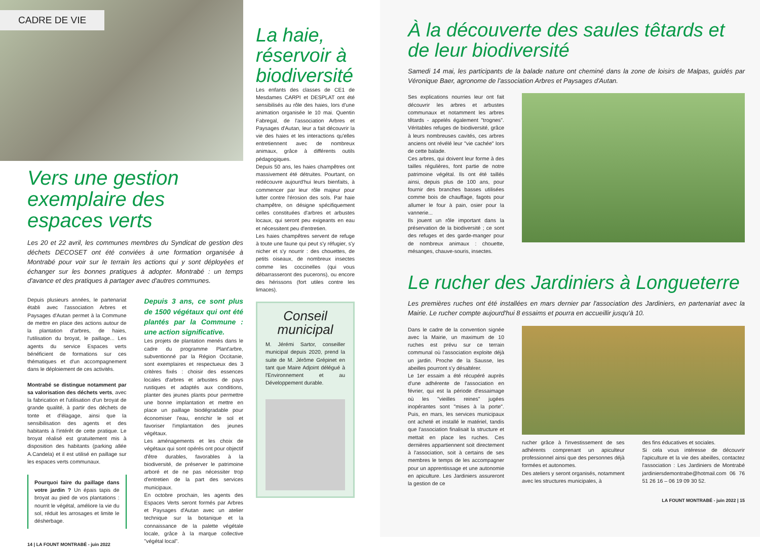CADRE DE VIE
Vers une gestion exemplaire des espaces verts
Les 20 et 22 avril, les communes membres du Syndicat de gestion des déchets DECOSET ont été conviées à une formation organisée à Montrabé pour voir sur le terrain les actions qui y sont déployées et échanger sur les bonnes pratiques à adopter. Montrabé : un temps d'avance et des pratiques à partager avec d'autres communes.
Depuis plusieurs années, le partenariat établi avec l'association Arbres et Paysages d'Autan permet à la Commune de mettre en place des actions autour de la plantation d'arbres, de haies, l'utilisation du broyat, le paillage... Les agents du service Espaces verts bénéficient de formations sur ces thématiques et d'un accompagnement dans le déploiement de ces activités.
Montrabé se distingue notamment par sa valorisation des déchets verts, avec la fabrication et l'utilisation d'un broyat de grande qualité, à partir des déchets de tonte et d'élagage, ainsi que la sensibilisation des agents et des habitants à l'intérêt de cette pratique. Le broyat réalisé est gratuitement mis à disposition des habitants (parking allée A.Candela) et il est utilisé en paillage sur les espaces verts communaux.
Pourquoi faire du paillage dans votre jardin ? Un épais tapis de broyat au pied de vos plantations : nourrit le végétal, améliore la vie du sol, réduit les arrosages et limite le désherbage.
14 | LA FOUNT MONTRABÉ - juin 2022
Depuis 3 ans, ce sont plus de 1500 végétaux qui ont été plantés par la Commune : une action significative.
Les projets de plantation menés dans le cadre du programme Plant'arbre, subventionné par la Région Occitanie, sont exemplaires et respectueux des 3 critères fixés : choisir des essences locales d'arbres et arbustes de pays rustiques et adaptés aux conditions, planter des jeunes plants pour permettre une bonne implantation et mettre en place un paillage biodégradable pour économiser l'eau, enrichir le sol et favoriser l'implantation des jeunes végétaux.
Les aménagements et les choix de végétaux qui sont opérés ont pour objectif d'être durables, favorables à la biodiversité, de préserver le patrimoine arboré et de ne pas nécessiter trop d'entretien de la part des services municipaux.
En octobre prochain, les agents des Espaces Verts seront formés par Arbres et Paysages d'Autan avec un atelier technique sur la botanique et la connaissance de la palette végétale locale, grâce à la marque collective "végétal local".
La haie, réservoir à biodiversité
Les enfants des classes de CE1 de Mesdames CARPI et DESPLAT ont été sensibilisés au rôle des haies, lors d'une animation organisée le 10 mai. Quentin Fabregal, de l'association Arbres et Paysages d'Autan, leur a fait découvrir la vie des haies et les interactions qu'elles entretiennent avec de nombreux animaux, grâce à différents outils pédagogiques.
Depuis 50 ans, les haies champêtres ont massivement été détruites. Pourtant, on redécouvre aujourd'hui leurs bienfaits, à commencer par leur rôle majeur pour lutter contre l'érosion des sols. Par haie champêtre, on désigne spécifiquement celles constituées d'arbres et arbustes locaux, qui seront peu exigeants en eau et nécessitent peu d'entretien.
Les haies champêtres servent de refuge à toute une faune qui peut s'y réfugier, s'y nicher et s'y nourrir : des chouettes, de petits oiseaux, de nombreux insectes comme les coccinelles (qui vous débarrasseront des pucerons), ou encore des hérissons (fort utiles contre les limaces).
Conseil municipal
M. Jérémi Sartor, conseiller municipal depuis 2020, prend la suite de M. Jérôme Grépinet en tant que Maire Adjoint délégué à l'Environnement et au Développement durable.
À la découverte des saules têtards et de leur biodiversité
Samedi 14 mai, les participants de la balade nature ont cheminé dans la zone de loisirs de Malpas, guidés par Véronique Baer, agronome de l'association Arbres et Paysages d'Autan.
Ses explications nourries leur ont fait découvrir les arbres et arbustes communaux et notamment les arbres têtards - appelés également "trognes". Véritables refuges de biodiversité, grâce à leurs nombreuses cavités, ces arbres anciens ont révélé leur "vie cachée" lors de cette balade.
Ces arbres, qui doivent leur forme à des tailles régulières, font partie de notre patrimoine végétal. Ils ont été taillés ainsi, depuis plus de 100 ans, pour fournir des branches basses utilisées comme bois de chauffage, fagots pour allumer le four à pain, osier pour la vannerie...
Ils jouent un rôle important dans la préservation de la biodiversité ; ce sont des refuges et des garde-manger pour de nombreux animaux : chouette, mésanges, chauve-souris, insectes.
Le rucher des Jardiniers à Longueterre
Les premières ruches ont été installées en mars dernier par l'association des Jardiniers, en partenariat avec la Mairie. Le rucher compte aujourd'hui 8 essaims et pourra en accueillir jusqu'à 10.
Dans le cadre de la convention signée avec la Mairie, un maximum de 10 ruches est prévu sur ce terrain communal où l'association exploite déjà un jardin. Proche de la Sausse, les abeilles pourront s'y désaltérer.
Le 1er essaim a été récupéré auprès d'une adhérente de l'association en février, qui est la période d'essaimage où les "vieilles reines" jugées inopérantes sont "mises à la porte". Puis, en mars, les services municipaux ont acheté et installé le matériel, tandis que l'association finalisait la structure et mettait en place les ruches. Ces dernières appartiennent soit directement à l'association, soit à certains de ses membres le temps de les accompagner pour un apprentissage et une autonomie en apiculture. Les Jardiniers assureront la gestion de ce
rucher grâce à l'investissement de ses adhérents comprenant un apiculteur professionnel ainsi que des personnes déjà formées et autonomes.
Des ateliers y seront organisés, notamment avec les structures municipales, à
des fins éducatives et sociales.
Si cela vous intéresse de découvrir l'apiculture et la vie des abeilles, contactez l'association : Les Jardiniers de Montrabé jardiniersdemontrabe@hotmail.com 06 76 51 26 16 – 06 19 09 30 52.
LA FOUNT MONTRABÉ - juin 2022 | 15